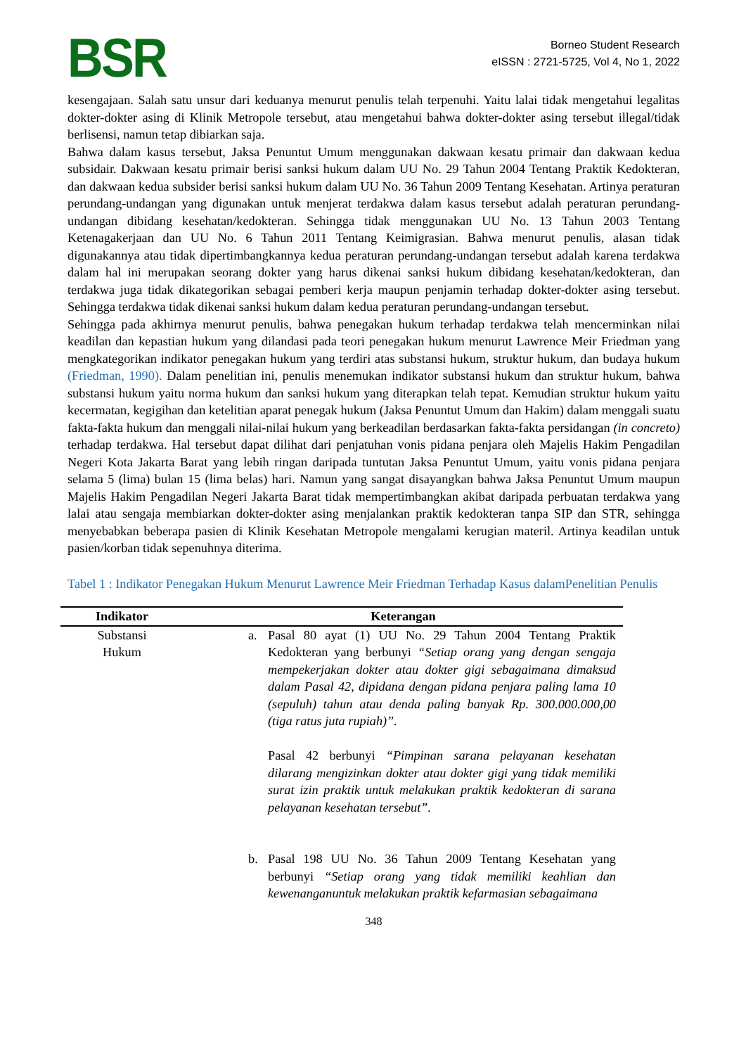BSR
Borneo Student Research
eISSN : 2721-5725, Vol 4, No 1, 2022
kesengajaan. Salah satu unsur dari keduanya menurut penulis telah terpenuhi. Yaitu lalai tidak mengetahui legalitas dokter-dokter asing di Klinik Metropole tersebut, atau mengetahui bahwa dokter-dokter asing tersebut illegal/tidak berlisensi, namun tetap dibiarkan saja.
Bahwa dalam kasus tersebut, Jaksa Penuntut Umum menggunakan dakwaan kesatu primair dan dakwaan kedua subsidair. Dakwaan kesatu primair berisi sanksi hukum dalam UU No. 29 Tahun 2004 Tentang Praktik Kedokteran, dan dakwaan kedua subsider berisi sanksi hukum dalam UU No. 36 Tahun 2009 Tentang Kesehatan. Artinya peraturan perundang-undangan yang digunakan untuk menjerat terdakwa dalam kasus tersebut adalah peraturan perundang-undangan dibidang kesehatan/kedokteran. Sehingga tidak menggunakan UU No. 13 Tahun 2003 Tentang Ketenagakerjaan dan UU No. 6 Tahun 2011 Tentang Keimigrasian. Bahwa menurut penulis, alasan tidak digunakannya atau tidak dipertimbangkannya kedua peraturan perundang-undangan tersebut adalah karena terdakwa dalam hal ini merupakan seorang dokter yang harus dikenai sanksi hukum dibidang kesehatan/kedokteran, dan terdakwa juga tidak dikategorikan sebagai pemberi kerja maupun penjamin terhadap dokter-dokter asing tersebut. Sehingga terdakwa tidak dikenai sanksi hukum dalam kedua peraturan perundang-undangan tersebut.
Sehingga pada akhirnya menurut penulis, bahwa penegakan hukum terhadap terdakwa telah mencerminkan nilai keadilan dan kepastian hukum yang dilandasi pada teori penegakan hukum menurut Lawrence Meir Friedman yang mengkategorikan indikator penegakan hukum yang terdiri atas substansi hukum, struktur hukum, dan budaya hukum (Friedman, 1990). Dalam penelitian ini, penulis menemukan indikator substansi hukum dan struktur hukum, bahwa substansi hukum yaitu norma hukum dan sanksi hukum yang diterapkan telah tepat. Kemudian struktur hukum yaitu kecermatan, kegigihan dan ketelitian aparat penegak hukum (Jaksa Penuntut Umum dan Hakim) dalam menggali suatu fakta-fakta hukum dan menggali nilai-nilai hukum yang berkeadilan berdasarkan fakta-fakta persidangan (in concreto) terhadap terdakwa. Hal tersebut dapat dilihat dari penjatuhan vonis pidana penjara oleh Majelis Hakim Pengadilan Negeri Kota Jakarta Barat yang lebih ringan daripada tuntutan Jaksa Penuntut Umum, yaitu vonis pidana penjara selama 5 (lima) bulan 15 (lima belas) hari. Namun yang sangat disayangkan bahwa Jaksa Penuntut Umum maupun Majelis Hakim Pengadilan Negeri Jakarta Barat tidak mempertimbangkan akibat daripada perbuatan terdakwa yang lalai atau sengaja membiarkan dokter-dokter asing menjalankan praktik kedokteran tanpa SIP dan STR, sehingga menyebabkan beberapa pasien di Klinik Kesehatan Metropole mengalami kerugian materil. Artinya keadilan untuk pasien/korban tidak sepenuhnya diterima.
Tabel 1 : Indikator Penegakan Hukum Menurut Lawrence Meir Friedman Terhadap Kasus dalamPenelitian Penulis
| Indikator | Keterangan |
| --- | --- |
| Substansi Hukum | a. Pasal 80 ayat (1) UU No. 29 Tahun 2004 Tentang Praktik Kedokteran yang berbunyi “Setiap orang yang dengan sengaja mempekerjakan dokter atau dokter gigi sebagaimana dimaksud dalam Pasal 42, dipidana dengan pidana penjara paling lama 10 (sepuluh) tahun atau denda paling banyak Rp. 300.000.000,00 (tiga ratus juta rupiah)”. Pasal 42 berbunyi “Pimpinan sarana pelayanan kesehatan dilarang mengizinkan dokter atau dokter gigi yang tidak memiliki surat izin praktik untuk melakukan praktik kedokteran di sarana pelayanan kesehatan tersebut”. b. Pasal 198 UU No. 36 Tahun 2009 Tentang Kesehatan yang berbunyi “Setiap orang yang tidak memiliki keahlian dan kewenanganuntuk melakukan praktik kefarmasian sebagaimana |
348